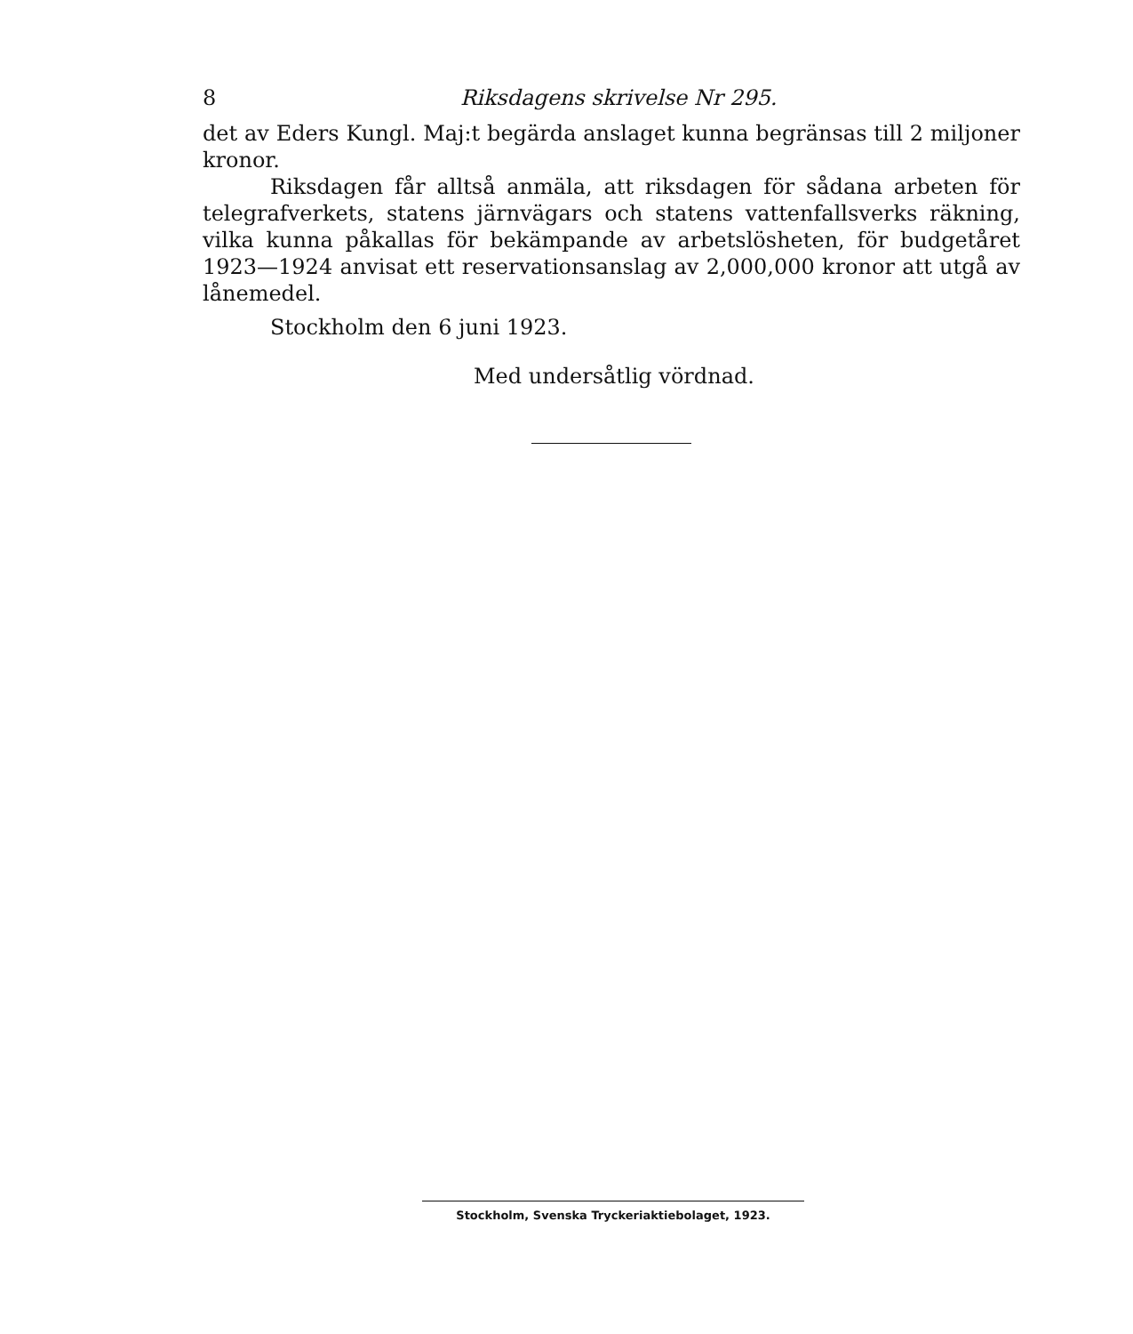8 Riksdagens skrivelse Nr 295.
det av Eders Kungl. Maj:t begärda anslaget kunna begränsas till 2 miljoner kronor.
Riksdagen får alltså anmäla, att riksdagen för sådana arbeten för telegrafverkets, statens järnvägars och statens vattenfallsverks räkning, vilka kunna påkallas för bekämpande av arbetslösheten, för budgetåret 1923—1924 anvisat ett reservationsanslag av 2,000,000 kronor att utgå av lånemedel.
Stockholm den 6 juni 1923.
Med undersåtlig vördnad.
Stockholm, Svenska Tryckeriaktiebolaget, 1923.